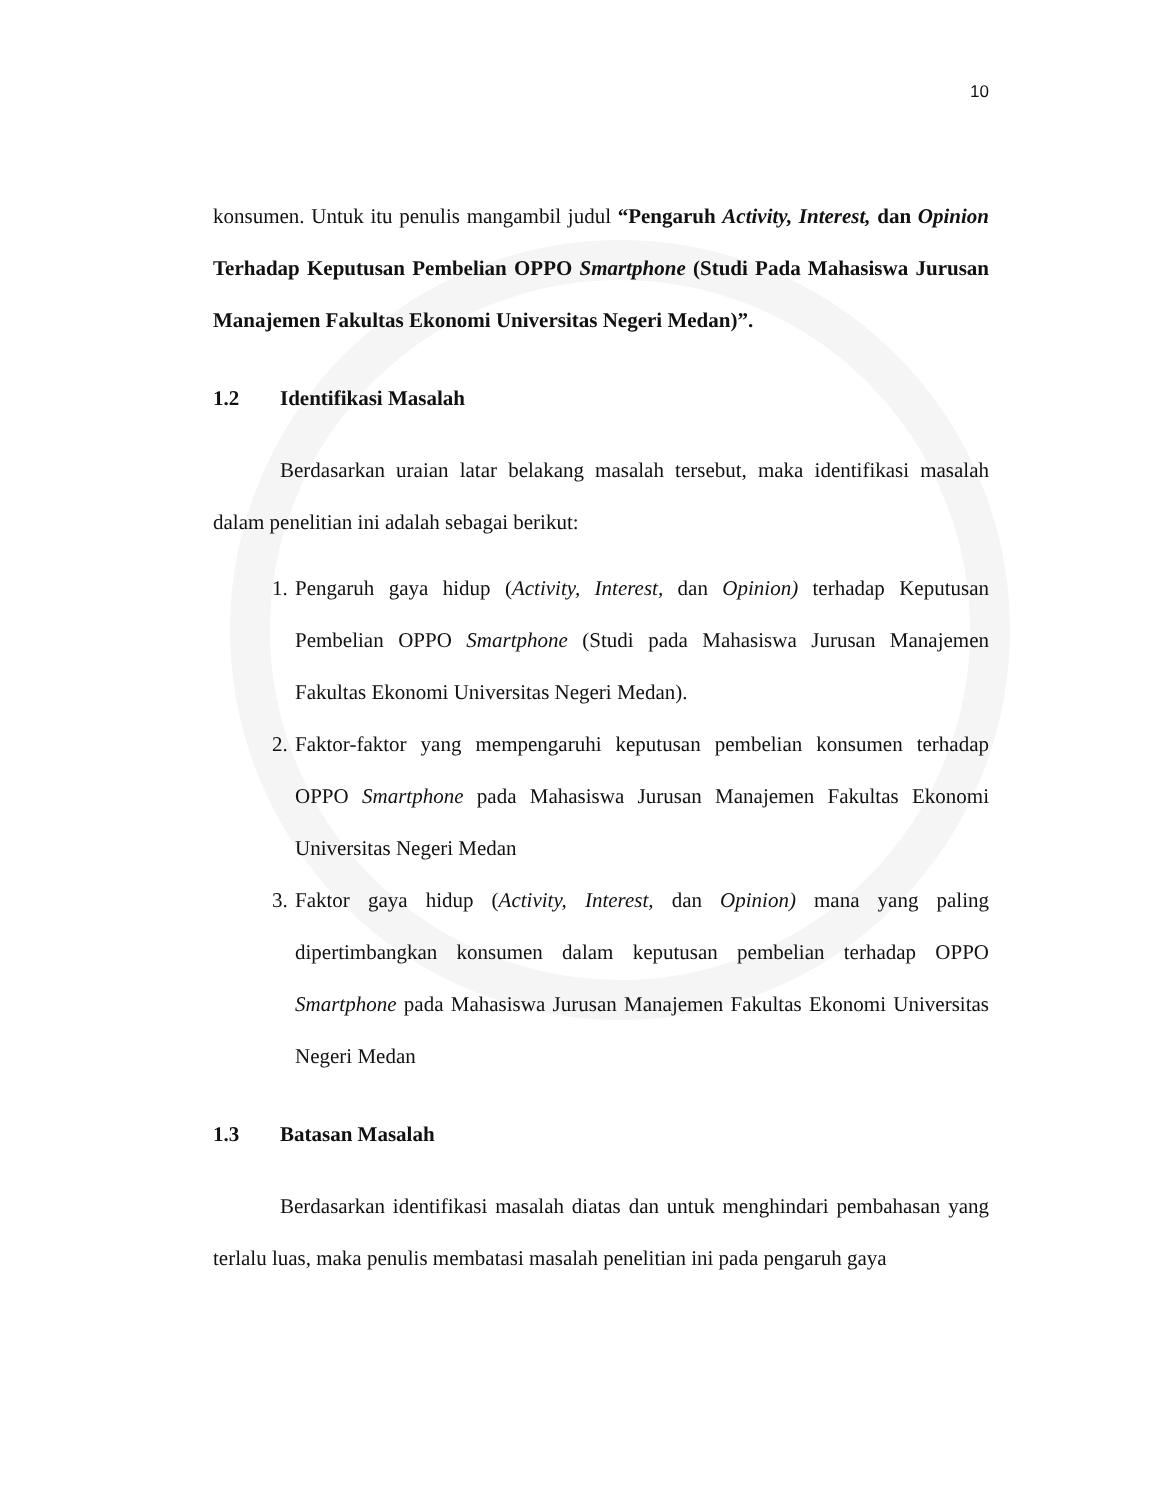10
konsumen. Untuk itu penulis mangambil judul “Pengaruh Activity, Interest, dan Opinion Terhadap Keputusan Pembelian OPPO Smartphone (Studi Pada Mahasiswa Jurusan Manajemen Fakultas Ekonomi Universitas Negeri Medan)”.
1.2 Identifikasi Masalah
Berdasarkan uraian latar belakang masalah tersebut, maka identifikasi masalah dalam penelitian ini adalah sebagai berikut:
1. Pengaruh gaya hidup (Activity, Interest, dan Opinion) terhadap Keputusan Pembelian OPPO Smartphone (Studi pada Mahasiswa Jurusan Manajemen Fakultas Ekonomi Universitas Negeri Medan).
2. Faktor-faktor yang mempengaruhi keputusan pembelian konsumen terhadap OPPO Smartphone pada Mahasiswa Jurusan Manajemen Fakultas Ekonomi Universitas Negeri Medan
3. Faktor gaya hidup (Activity, Interest, dan Opinion) mana yang paling dipertimbangkan konsumen dalam keputusan pembelian terhadap OPPO Smartphone pada Mahasiswa Jurusan Manajemen Fakultas Ekonomi Universitas Negeri Medan
1.3 Batasan Masalah
Berdasarkan identifikasi masalah diatas dan untuk menghindari pembahasan yang terlalu luas, maka penulis membatasi masalah penelitian ini pada pengaruh gaya